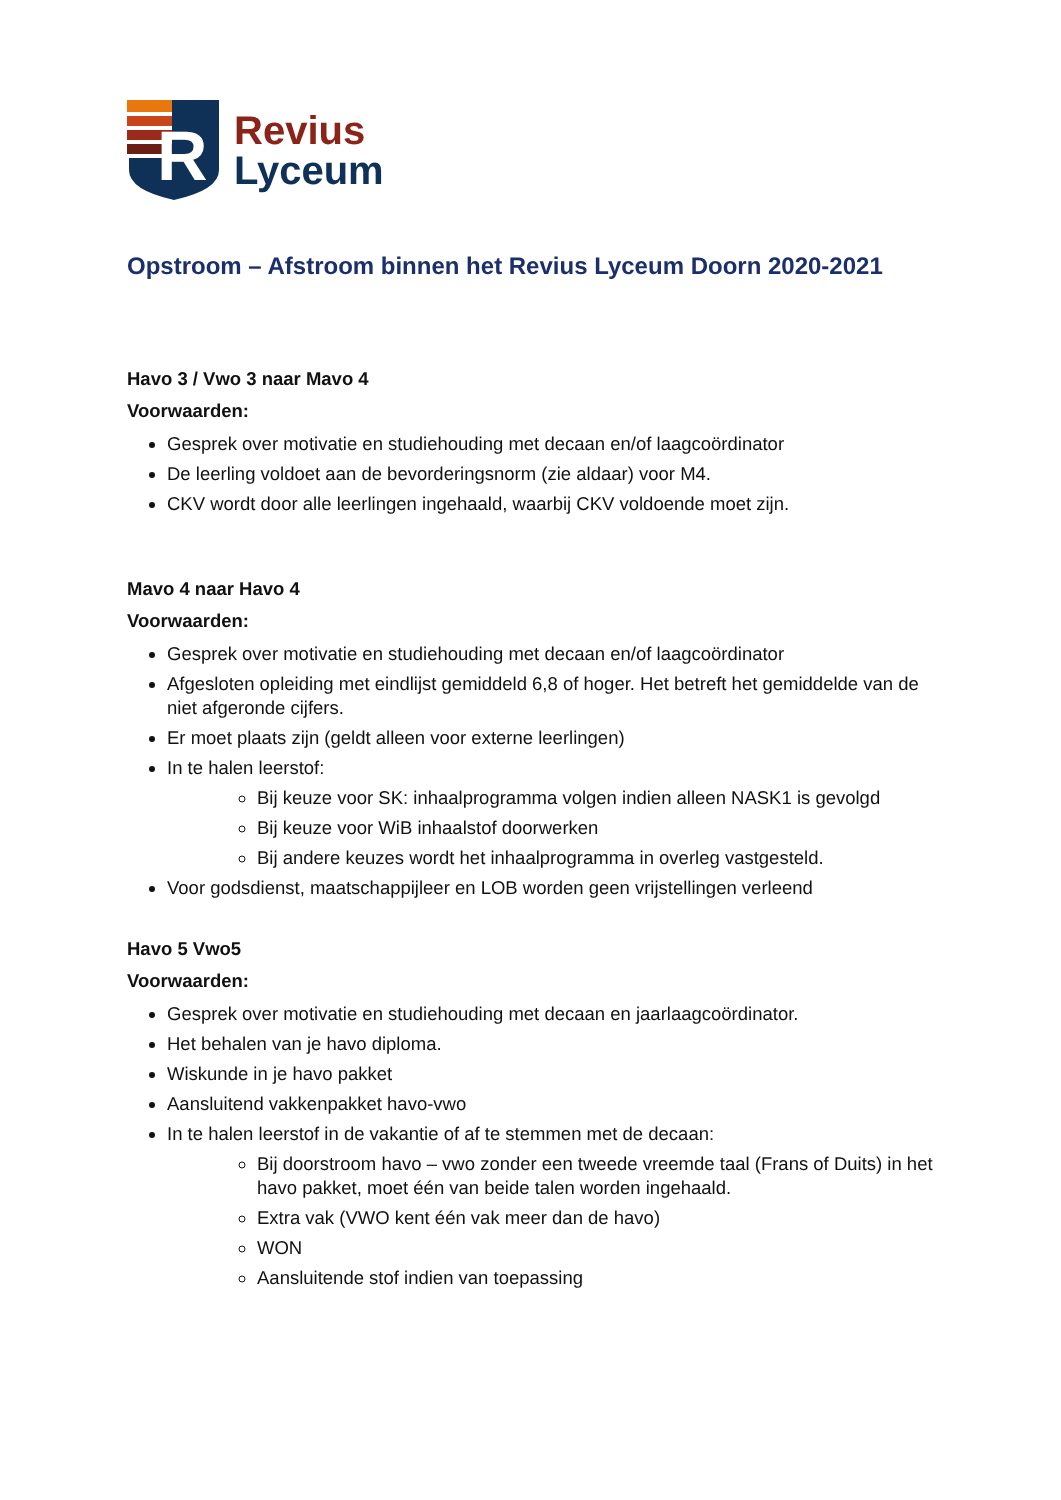R
Revius
Lyceum
Opstroom – Afstroom binnen het Revius Lyceum Doorn 2020-2021
Havo 3 / Vwo 3 naar Mavo 4
Voorwaarden:
Gesprek over motivatie en studiehouding met decaan en/of laagcoördinator
De leerling voldoet aan de bevorderingsnorm (zie aldaar) voor M4.
CKV wordt door alle leerlingen ingehaald, waarbij CKV voldoende moet zijn.
Mavo 4 naar Havo 4
Voorwaarden:
Gesprek over motivatie en studiehouding met decaan en/of laagcoördinator
Afgesloten opleiding met eindlijst gemiddeld 6,8 of hoger. Het betreft het gemiddelde van de niet afgeronde cijfers.
Er moet plaats zijn (geldt alleen voor externe leerlingen)
In te halen leerstof:
Bij keuze voor SK: inhaalprogramma volgen indien alleen NASK1 is gevolgd
Bij keuze voor WiB inhaalstof doorwerken
Bij andere keuzes wordt het inhaalprogramma in overleg vastgesteld.
Voor godsdienst, maatschappijleer en LOB worden geen vrijstellingen verleend
Havo 5 Vwo5
Voorwaarden:
Gesprek over motivatie en studiehouding met decaan en jaarlaagcoördinator.
Het behalen van je havo diploma.
Wiskunde in je havo pakket
Aansluitend vakkenpakket havo-vwo
In te halen leerstof in de vakantie of af te stemmen met de decaan:
Bij doorstroom havo – vwo zonder een tweede vreemde taal (Frans of Duits) in het havo pakket, moet één van beide talen worden ingehaald.
Extra vak (VWO kent één vak meer dan de havo)
WON
Aansluitende stof indien van toepassing